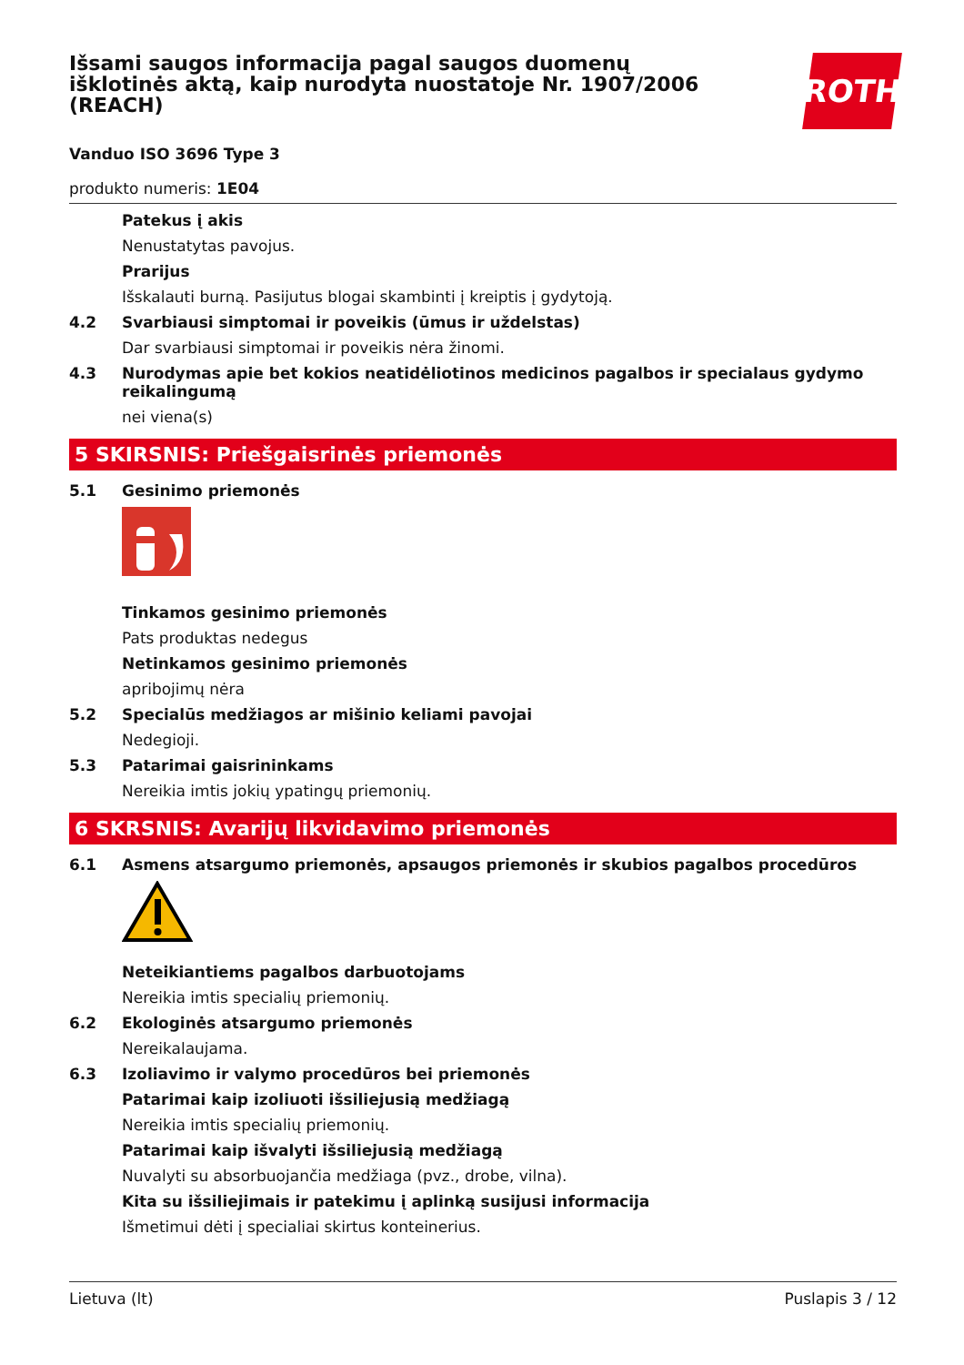ROTH
Išsami saugos informacija pagal saugos duomenų išklotinės aktą, kaip nurodyta nuostatoje Nr. 1907/2006 (REACH)
Vanduo ISO 3696 Type 3
produkto numeris: 1E04
Patekus į akis
Nenustatytas pavojus.
Prarijus
Išskalauti burną. Pasijutus blogai skambinti į kreiptis į gydytoją.
4.2 Svarbiausi simptomai ir poveikis (ūmus ir uždelstas)
Dar svarbiausi simptomai ir poveikis nėra žinomi.
4.3 Nurodymas apie bet kokios neatidėliotinos medicinos pagalbos ir specialaus gydymo reikalingumą
nei viena(s)
5 SKIRSNIS: Priešgaisrinės priemonės
5.1 Gesinimo priemonės
Tinkamos gesinimo priemonės
Pats produktas nedegus
Netinkamos gesinimo priemonės
apribojimų nėra
5.2 Specialūs medžiagos ar mišinio keliami pavojai
Nedegioji.
5.3 Patarimai gaisrininkams
Nereikia imtis jokių ypatingų priemonių.
6 SKRSNIS: Avarijų likvidavimo priemonės
6.1 Asmens atsargumo priemonės, apsaugos priemonės ir skubios pagalbos procedūros
Neteikiantiems pagalbos darbuotojams
Nereikia imtis specialių priemonių.
6.2 Ekologinės atsargumo priemonės
Nereikalaujama.
6.3 Izoliavimo ir valymo procedūros bei priemonės
Patarimai kaip izoliuoti išsiliejusią medžiagą
Nereikia imtis specialių priemonių.
Patarimai kaip išvalyti išsiliejusią medžiagą
Nuvalyti su absorbuojančia medžiaga (pvz., drobe, vilna).
Kita su išsiliejimais ir patekimu į aplinką susijusi informacija
Išmetimui dėti į specialiai skirtus konteinerius.
Lietuva (lt) Puslapis 3 / 12